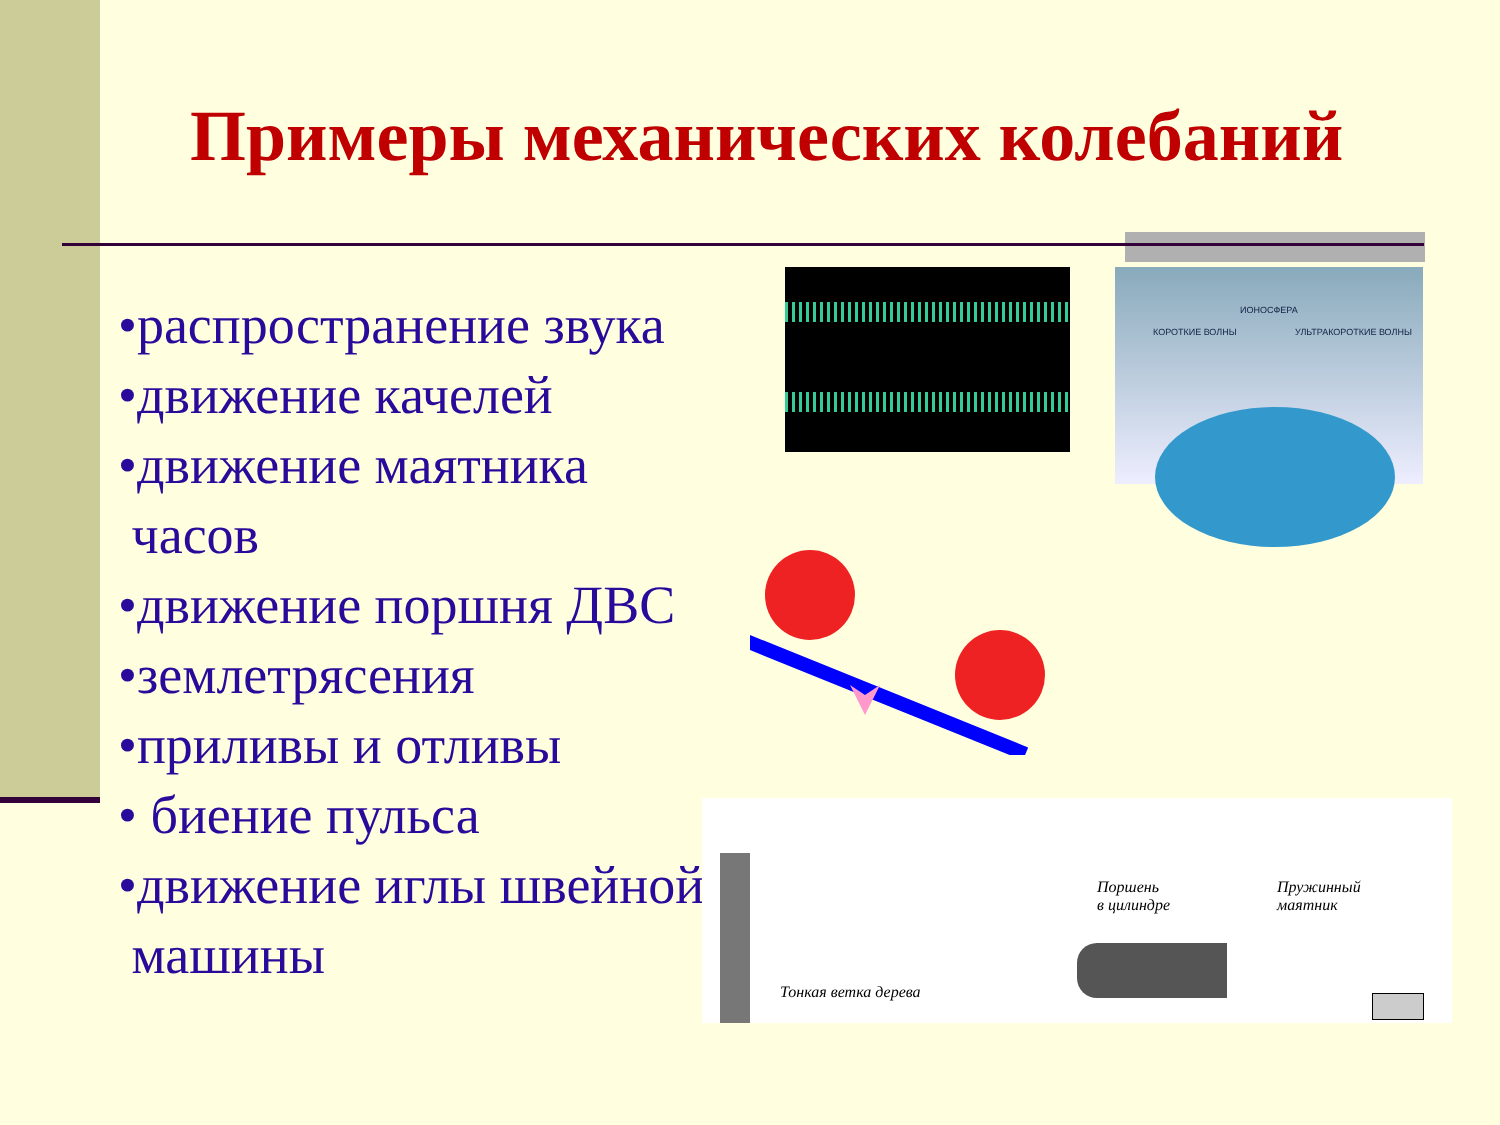Примеры механических колебаний
•распространение звука
•движение качелей
•движение маятника
часов
•движение поршня ДВС
•землетрясения
•приливы и отливы
• биение пульса
•движение иглы швейной
машины
ИОНОСФЕРА
КОРОТКИЕ ВОЛНЫ УЛЬТРАКОРОТКИЕ ВОЛНЫ
Тонкая ветка дерева
Поршень
в цилиндре
Пружинный
маятник